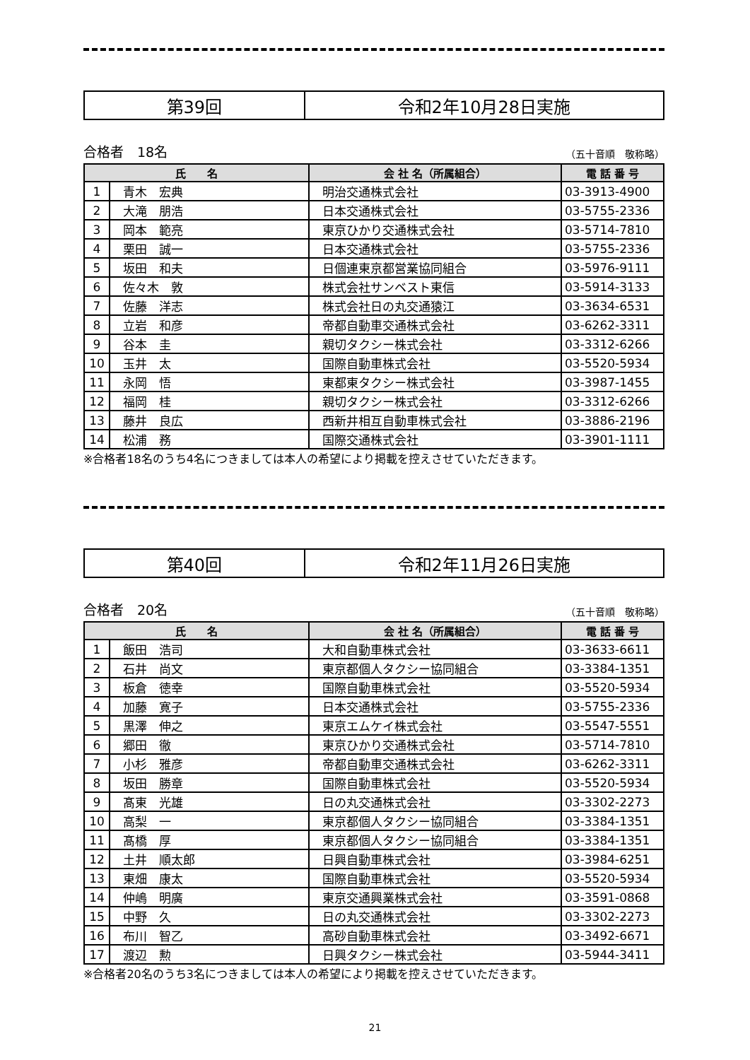| 第39回 | 令和2年10月28日実施 |
合格者　18名 （五十音順　敬称略）
| 氏 名 | | 会 社 名（所属組合） | 電 話 番 号 |
| --- | --- | --- | --- |
| 1 | 青木 宏典 | 明治交通株式会社 | 03-3913-4900 |
| 2 | 大滝 朋浩 | 日本交通株式会社 | 03-5755-2336 |
| 3 | 岡本 範亮 | 東京ひかり交通株式会社 | 03-5714-7810 |
| 4 | 栗田 誠一 | 日本交通株式会社 | 03-5755-2336 |
| 5 | 坂田 和夫 | 日個連東京都営業協同組合 | 03-5976-9111 |
| 6 | 佐々木 敦 | 株式会社サンベスト東信 | 03-5914-3133 |
| 7 | 佐藤 洋志 | 株式会社日の丸交通猿江 | 03-3634-6531 |
| 8 | 立岩 和彦 | 帝都自動車交通株式会社 | 03-6262-3311 |
| 9 | 谷本 圭 | 親切タクシー株式会社 | 03-3312-6266 |
| 10 | 玉井 太 | 国際自動車株式会社 | 03-5520-5934 |
| 11 | 永岡 悟 | 東都東タクシー株式会社 | 03-3987-1455 |
| 12 | 福岡 桂 | 親切タクシー株式会社 | 03-3312-6266 |
| 13 | 藤井 良広 | 西新井相互自動車株式会社 | 03-3886-2196 |
| 14 | 松浦 務 | 国際交通株式会社 | 03-3901-1111 |
※合格者18名のうち4名につきましては本人の希望により掲載を控えさせていただきます。
| 第40回 | 令和2年11月26日実施 |
合格者　20名 （五十音順　敬称略）
| 氏 名 | | 会 社 名（所属組合） | 電 話 番 号 |
| --- | --- | --- | --- |
| 1 | 飯田 浩司 | 大和自動車株式会社 | 03-3633-6611 |
| 2 | 石井 尚文 | 東京都個人タクシー協同組合 | 03-3384-1351 |
| 3 | 板倉 徳幸 | 国際自動車株式会社 | 03-5520-5934 |
| 4 | 加藤 寛子 | 日本交通株式会社 | 03-5755-2336 |
| 5 | 黒澤 伸之 | 東京エムケイ株式会社 | 03-5547-5551 |
| 6 | 郷田 徹 | 東京ひかり交通株式会社 | 03-5714-7810 |
| 7 | 小杉 雅彦 | 帝都自動車交通株式会社 | 03-6262-3311 |
| 8 | 坂田 勝章 | 国際自動車株式会社 | 03-5520-5934 |
| 9 | 髙東 光雄 | 日の丸交通株式会社 | 03-3302-2273 |
| 10 | 高梨 一 | 東京都個人タクシー協同組合 | 03-3384-1351 |
| 11 | 髙橋 厚 | 東京都個人タクシー協同組合 | 03-3384-1351 |
| 12 | 土井 順太郎 | 日興自動車株式会社 | 03-3984-6251 |
| 13 | 東畑 康太 | 国際自動車株式会社 | 03-5520-5934 |
| 14 | 仲嶋 明廣 | 東京交通興業株式会社 | 03-3591-0868 |
| 15 | 中野 久 | 日の丸交通株式会社 | 03-3302-2273 |
| 16 | 布川 智乙 | 高砂自動車株式会社 | 03-3492-6671 |
| 17 | 渡辺 勲 | 日興タクシー株式会社 | 03-5944-3411 |
※合格者20名のうち3名につきましては本人の希望により掲載を控えさせていただきます。
21